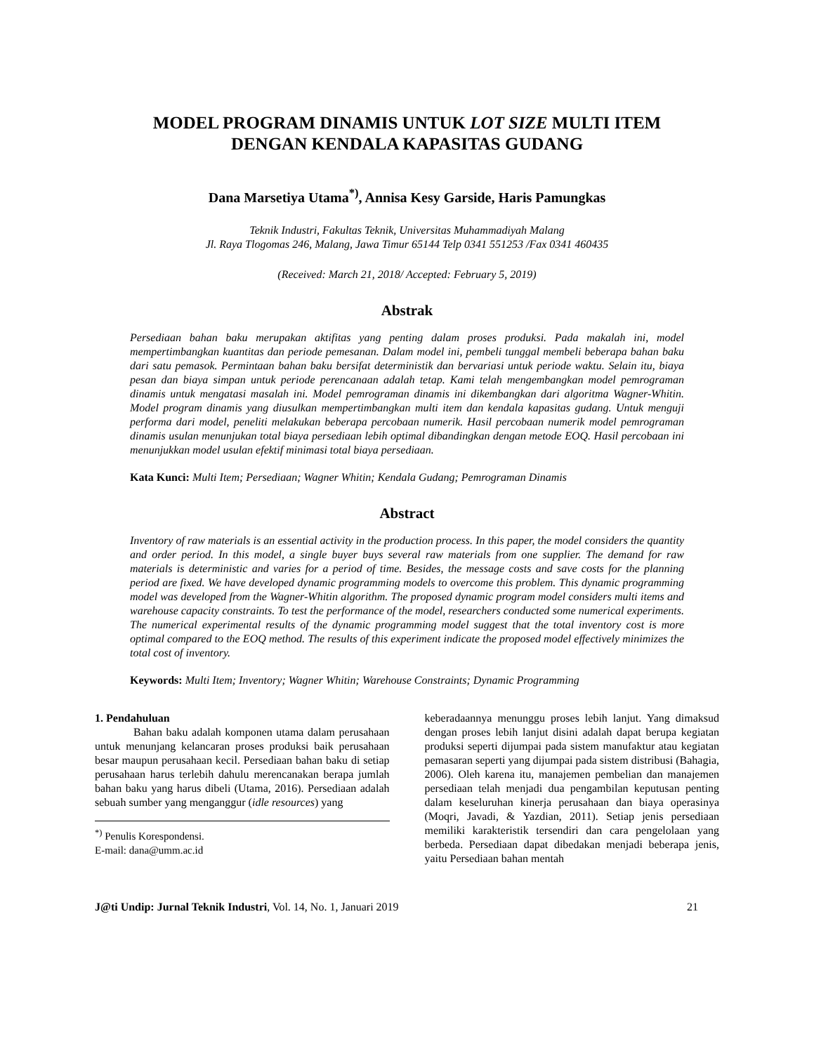MODEL PROGRAM DINAMIS UNTUK LOT SIZE MULTI ITEM
DENGAN KENDALA KAPASITAS GUDANG
Dana Marsetiya Utama<sup>*)</sup>, Annisa Kesy Garside, Haris Pamungkas
Teknik Industri, Fakultas Teknik, Universitas Muhammadiyah Malang
Jl. Raya Tlogomas 246, Malang, Jawa Timur 65144 Telp 0341 551253 /Fax 0341 460435
(Received: March 21, 2018/ Accepted: February 5, 2019)
Abstrak
Persediaan bahan baku merupakan aktifitas yang penting dalam proses produksi. Pada makalah ini, model mempertimbangkan kuantitas dan periode pemesanan. Dalam model ini, pembeli tunggal membeli beberapa bahan baku dari satu pemasok. Permintaan bahan baku bersifat deterministik dan bervariasi untuk periode waktu. Selain itu, biaya pesan dan biaya simpan untuk periode perencanaan adalah tetap. Kami telah mengembangkan model pemrograman dinamis untuk mengatasi masalah ini. Model pemrograman dinamis ini dikembangkan dari algoritma Wagner-Whitin. Model program dinamis yang diusulkan mempertimbangkan multi item dan kendala kapasitas gudang. Untuk menguji performa dari model, peneliti melakukan beberapa percobaan numerik. Hasil percobaan numerik model pemrograman dinamis usulan menunjukan total biaya persediaan lebih optimal dibandingkan dengan metode EOQ. Hasil percobaan ini menunjukkan model usulan efektif minimasi total biaya persediaan.
Kata Kunci: Multi Item; Persediaan; Wagner Whitin; Kendala Gudang; Pemrograman Dinamis
Abstract
Inventory of raw materials is an essential activity in the production process. In this paper, the model considers the quantity and order period. In this model, a single buyer buys several raw materials from one supplier. The demand for raw materials is deterministic and varies for a period of time. Besides, the message costs and save costs for the planning period are fixed. We have developed dynamic programming models to overcome this problem. This dynamic programming model was developed from the Wagner-Whitin algorithm. The proposed dynamic program model considers multi items and warehouse capacity constraints. To test the performance of the model, researchers conducted some numerical experiments. The numerical experimental results of the dynamic programming model suggest that the total inventory cost is more optimal compared to the EOQ method. The results of this experiment indicate the proposed model effectively minimizes the total cost of inventory.
Keywords: Multi Item; Inventory; Wagner Whitin; Warehouse Constraints; Dynamic Programming
1. Pendahuluan
Bahan baku adalah komponen utama dalam perusahaan untuk menunjang kelancaran proses produksi baik perusahaan besar maupun perusahaan kecil. Persediaan bahan baku di setiap perusahaan harus terlebih dahulu merencanakan berapa jumlah bahan baku yang harus dibeli (Utama, 2016). Persediaan adalah sebuah sumber yang menganggur (idle resources) yang
<sup>*)</sup> Penulis Korespondensi.
E-mail: dana@umm.ac.id
keberadaannya menunggu proses lebih lanjut. Yang dimaksud dengan proses lebih lanjut disini adalah dapat berupa kegiatan produksi seperti dijumpai pada sistem manufaktur atau kegiatan pemasaran seperti yang dijumpai pada sistem distribusi (Bahagia, 2006). Oleh karena itu, manajemen pembelian dan manajemen persediaan telah menjadi dua pengambilan keputusan penting dalam keseluruhan kinerja perusahaan dan biaya operasinya (Moqri, Javadi, & Yazdian, 2011). Setiap jenis persediaan memiliki karakteristik tersendiri dan cara pengelolaan yang berbeda. Persediaan dapat dibedakan menjadi beberapa jenis, yaitu Persediaan bahan mentah
J@ti Undip: Jurnal Teknik Industri, Vol. 14, No. 1, Januari 2019 21